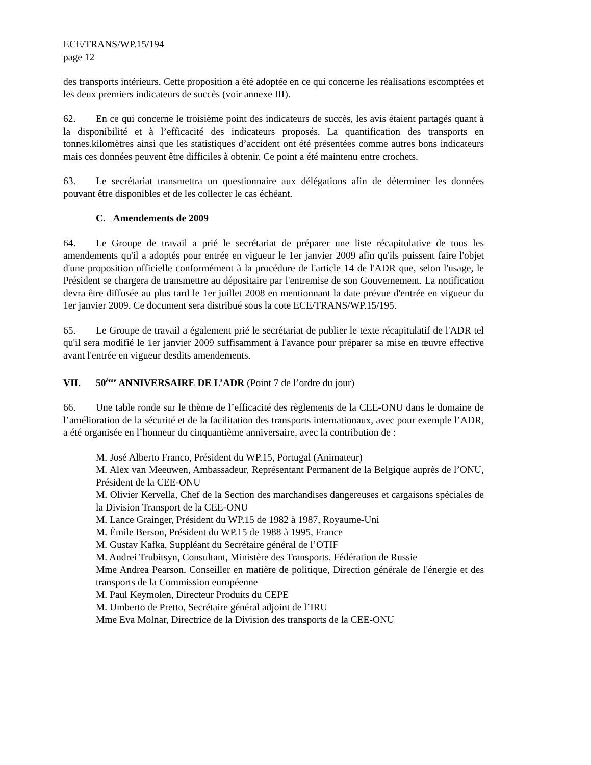ECE/TRANS/WP.15/194
page 12
des transports intérieurs. Cette proposition a été adoptée en ce qui concerne les réalisations escomptées et les deux premiers indicateurs de succès (voir annexe III).
62. En ce qui concerne le troisième point des indicateurs de succès, les avis étaient partagés quant à la disponibilité et à l’efficacité des indicateurs proposés. La quantification des transports en tonnes.kilomètres ainsi que les statistiques d’accident ont été présentées comme autres bons indicateurs mais ces données peuvent être difficiles à obtenir. Ce point a été maintenu entre crochets.
63. Le secrétariat transmettra un questionnaire aux délégations afin de déterminer les données pouvant être disponibles et de les collecter le cas échéant.
C. Amendements de 2009
64. Le Groupe de travail a prié le secrétariat de préparer une liste récapitulative de tous les amendements qu'il a adoptés pour entrée en vigueur le 1er janvier 2009 afin qu'ils puissent faire l'objet d'une proposition officielle conformément à la procédure de l'article 14 de l'ADR que, selon l'usage, le Président se chargera de transmettre au dépositaire par l'entremise de son Gouvernement. La notification devra être diffusée au plus tard le 1er juillet 2008 en mentionnant la date prévue d'entrée en vigueur du 1er janvier 2009. Ce document sera distribué sous la cote ECE/TRANS/WP.15/195.
65. Le Groupe de travail a également prié le secrétariat de publier le texte récapitulatif de l'ADR tel qu'il sera modifié le 1er janvier 2009 suffisamment à l'avance pour préparer sa mise en œuvre effective avant l'entrée en vigueur desdits amendements.
VII. 50<sup>ème</sup> ANNIVERSAIRE DE L’ADR (Point 7 de l’ordre du jour)
66. Une table ronde sur le thème de l’efficacité des règlements de la CEE-ONU dans le domaine de l’amélioration de la sécurité et de la facilitation des transports internationaux, avec pour exemple l’ADR, a été organisée en l’honneur du cinquantième anniversaire, avec la contribution de :
M. José Alberto Franco, Président du WP.15, Portugal (Animateur)
M. Alex van Meeuwen, Ambassadeur, Représentant Permanent de la Belgique auprès de l’ONU, Président de la CEE-ONU
M. Olivier Kervella, Chef de la Section des marchandises dangereuses et cargaisons spéciales de la Division Transport de la CEE-ONU
M. Lance Grainger, Président du WP.15 de 1982 à 1987, Royaume-Uni
M. Émile Berson, Président du WP.15 de 1988 à 1995, France
M. Gustav Kafka, Suppléant du Secrétaire général de l’OTIF
M. Andrei Trubitsyn, Consultant, Ministère des Transports, Fédération de Russie
Mme Andrea Pearson, Conseiller en matière de politique, Direction générale de l'énergie et des transports de la Commission européenne
M. Paul Keymolen, Directeur Produits du CEPE
M. Umberto de Pretto, Secrétaire général adjoint de l’IRU
Mme Eva Molnar, Directrice de la Division des transports de la CEE-ONU